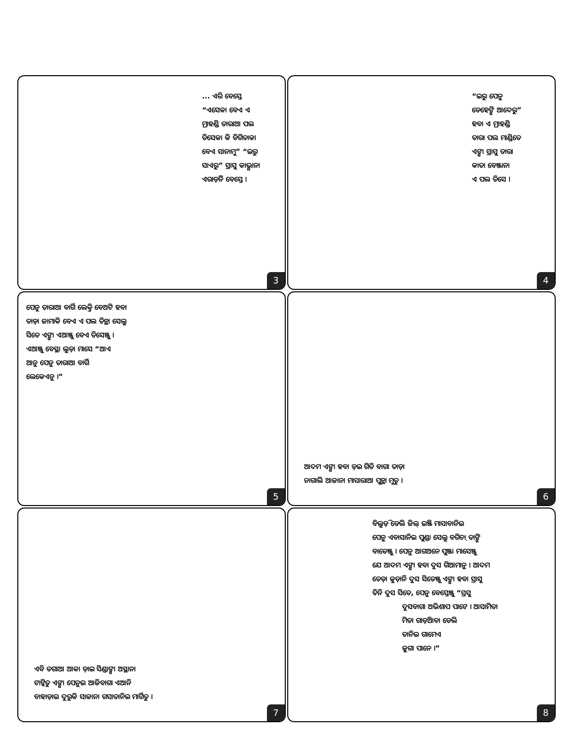... ଏରି ବେସ୍ତେ
“ଏସେକା ବେଏ ଏ
ମ୍ରାହଣ୍ଡି ତାରାଆ ପଲ
ତିସେକା କି ଡିଗିତାକା
ବେଏ ସାନାମୁ” “ଇରୁ
ସାଏରୁ” ସ୍ରାସୁ କାଭ୍ଯାନା
ଏରାଡ଼ିନି ବେସ୍ତେ ।
3
“ଇରୁ ପେନୁ
ଡେହେଙ୍ଗି ଆଦେରୁ”
ହବା ଏ ମ୍ରାହଣ୍ଡି
ତାରା ପଲ ମାଣ୍ଡିତେ
ଏଙ୍ଗା ସ୍ରାସୁ ତାରା
କାତା ବେଞ୍ଜାନା
ଏ ପଲ ତିସେ ।
4
ପେନୁ ତାରାଆ ବାର୍ଗି ଲେକ୍ତି ବେଅଟି ହବା
ତାଡ଼ା ଜାମାକି ବେଏ ଏ ପଲ ତିନ୍ଥା ସେଲୁ
ସିତେ ଏଙ୍ଗା ଏଆଞ୍ଜୁ ବେଏ ତିସେଞ୍ଜୁ ।
ଏଆଞ୍ଜୁ ବେସ୍ଥା ଲୁଡ଼ା ମାସେ “ଆଏ
ଆନୁ ପେନୁ ତାରାଆ ବାର୍ଗି
ଲେକେଏନୁ ।”
5
ଆଦମ ଏଙ୍ଗା ହବା ଡ଼ଇ ଗିତି ବାଗା ତାଡ଼ା
ନାଗାଲି ଆଜାନା ମାସାରାଆ ପୁନ୍ଥା ମୁତୁ ।
6
ଏବି ତଗାଆ ଆକା ଡ଼ାଇ ସିଣ୍ଡାଙ୍ଗା ଅସ୍ଥାନା
ଟାଟ୍କିତୁ ଏଙ୍ଗା ପେନୁଇ ଆଜିବାଗା ଏଆନି
ବାହାଡ଼ାଇ ଦୁରୁକି ସାଜାନା ଗସାତାନିଇ ମାର୍ଗିତୁ ।
7
ବିଲୁଡ଼ି ଡେଲି ଜିଲ୍ ଇଞ୍ଜି ମାସାବାନିଇ
ପେନୁ ଏବାସାନିଇ ପୁଣ୍ଡା ସେଲୁ ବଗିଚ଼ା ତାଙ୍ଗି
ବାତେଞ୍ଜୁ । ପେନୁ ଆଗଅନେ ପୁଞ୍ଜା ମାସେଞ୍ଜୁ
ଯେ ଆଦମ ଏଙ୍ଗା ହବା ଦୁସ ଗିଆମାନୁ । ଆଦମ
ତେଡ଼ା କୁଡ଼ାନି ଦୁସ ସିତେଞ୍ଜୁ ଏଙ୍ଗା ହବା ସ୍ରାସୁ
ତିନି ଦୁସ ସିତେ, ପେନୁ ବେସ୍ତେଞ୍ଜୁ “ସ୍ରସୁ
ଦୁସବାଗା ଅଭିଶାପ ପାଟେ । ଆସାମିତା
ମିତା ଗାଡ଼ିଆବା ଡେଲି
ତାନିଇ ଗାମେଏ
ଜୁଗା ପାନେ ।”
8